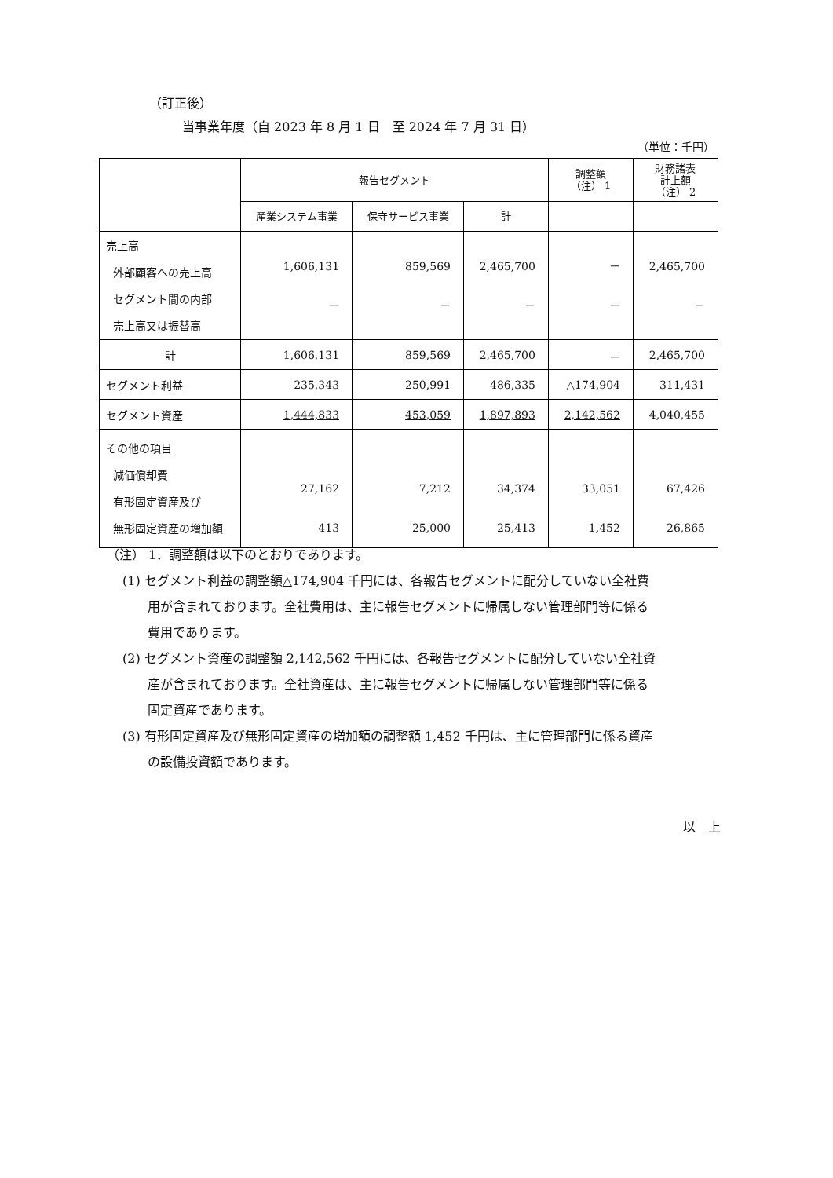（訂正後）
当事業年度（自 2023 年 8 月 1 日　至 2024 年 7 月 31 日）
（単位：千円）
| | 報告セグメント | | | 調整額 （注） 1 | 財務諸表 計上額 （注） 2 |
| --- | --- | --- | --- | --- | --- |
| | 産業システム事業 | 保守サービス事業 | 計 | | |
| 売上高 外部顧客への売上高 セグメント間の内部 売上高又は振替高 | 1,606,131 － | 859,569 － | 2,465,700 － | － － | 2,465,700 － |
| 計 | 1,606,131 | 859,569 | 2,465,700 | － | 2,465,700 |
| セグメント利益 | 235,343 | 250,991 | 486,335 | △174,904 | 311,431 |
| セグメント資産 | 1,444,833 | 453,059 | 1,897,893 | 2,142,562 | 4,040,455 |
| その他の項目 減価償却費 有形固定資産及び 無形固定資産の増加額 | 27,162 413 | 7,212 25,000 | 34,374 25,413 | 33,051 1,452 | 67,426 26,865 |
（注） 1．調整額は以下のとおりであります。
(1) セグメント利益の調整額△174,904 千円には、各報告セグメントに配分していない全社費
用が含まれております。全社費用は、主に報告セグメントに帰属しない管理部門等に係る
費用であります。
(2) セグメント資産の調整額 2,142,562 千円には、各報告セグメントに配分していない全社資
産が含まれております。全社資産は、主に報告セグメントに帰属しない管理部門等に係る
固定資産であります。
(3) 有形固定資産及び無形固定資産の増加額の調整額 1,452 千円は、主に管理部門に係る資産
の設備投資額であります。
以　上